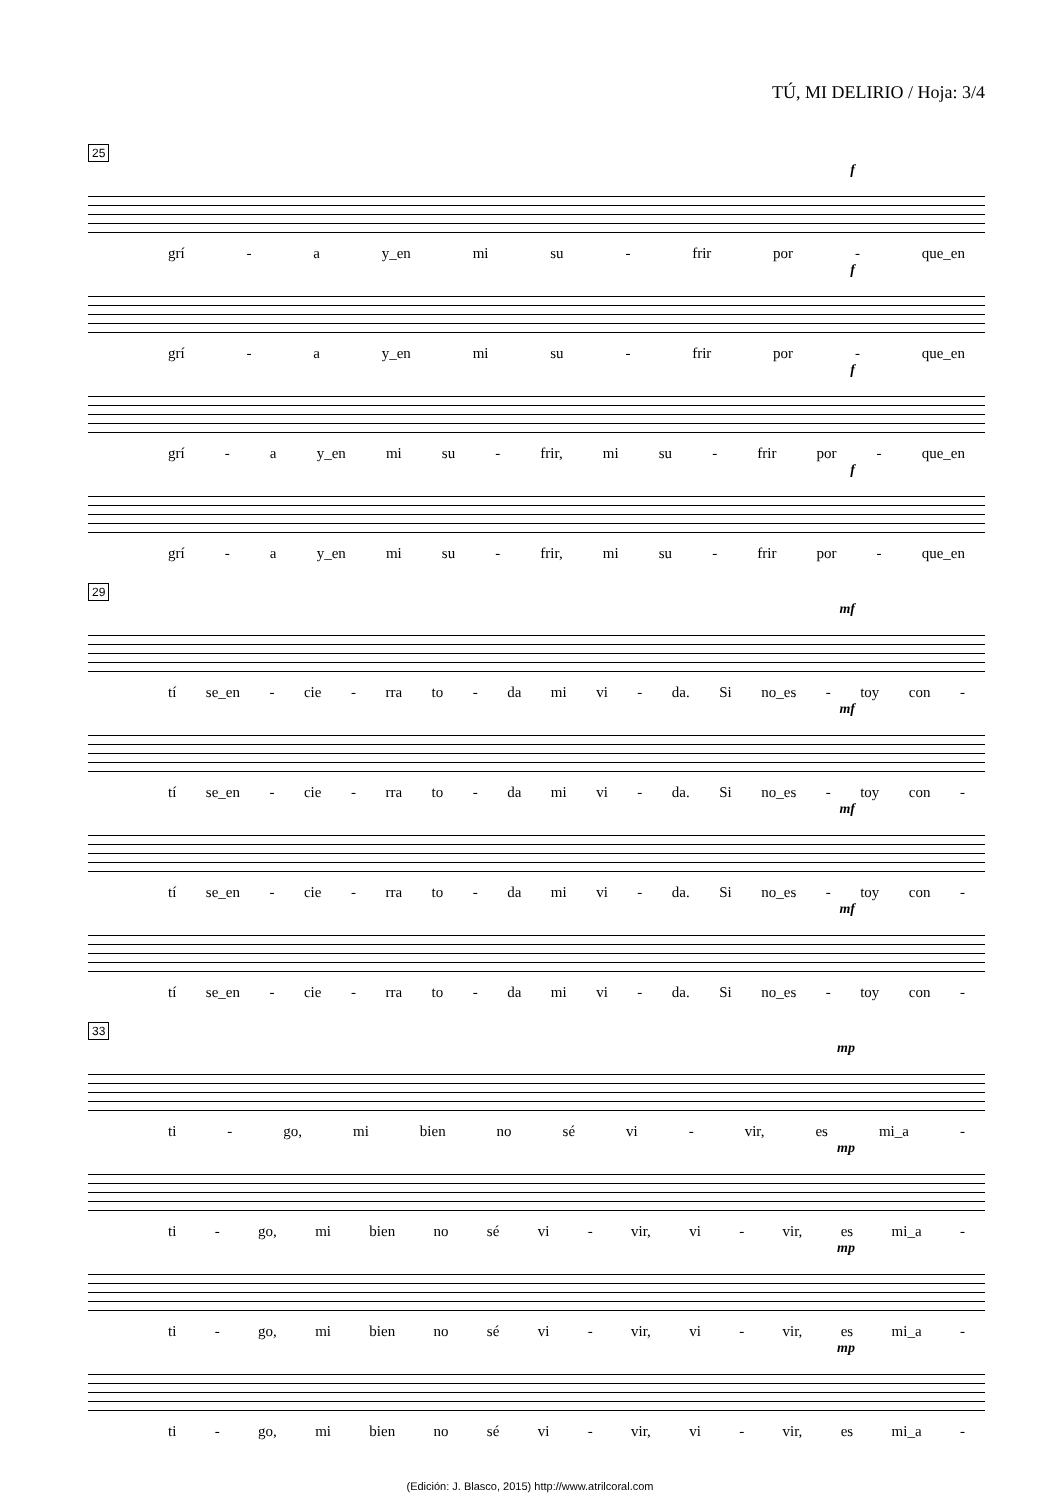TÚ, MI DELIRIO / Hoja: 3/4
25
f
grí - a y_en mi su - frir por - que_en
f
grí - a y_en mi su - frir por - que_en
f
grí - a y_en mi su - frir, mi su - frir por - que_en
f
grí - a y_en mi su - frir, mi su - frir por - que_en
29
mf
tí se_en - cie - rra to - da mi vi - da. Si no_es - toy con -
mf
tí se_en - cie - rra to - da mi vi - da. Si no_es - toy con -
mf
tí se_en - cie - rra to - da mi vi - da. Si no_es - toy con -
mf
tí se_en - cie - rra to - da mi vi - da. Si no_es - toy con -
33
mp
ti - go, mi bien no sé vi - vir, es mi_a -
mp
ti - go, mi bien no sé vi - vir, vi - vir, es mi_a -
mp
ti - go, mi bien no sé vi - vir, vi - vir, es mi_a -
mp
ti - go, mi bien no sé vi - vir, vi - vir, es mi_a -
(Edición: J. Blasco, 2015) http://www.atrilcoral.com